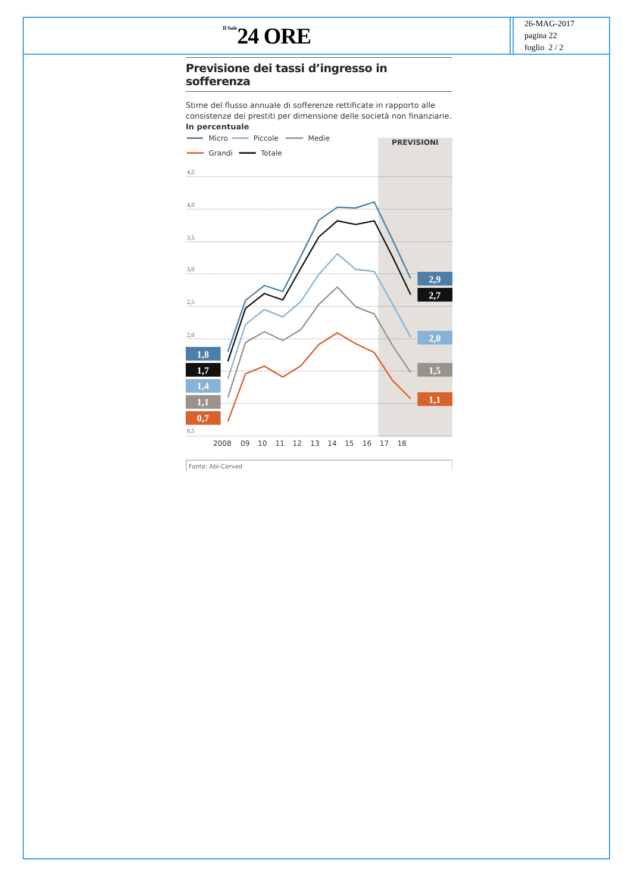Il Sole 24 ORE
26-MAG-2017
pagina 22
foglio 2 / 2
Previsione dei tassi d’ingresso in sofferenza
Stime del flusso annuale di sofferenze rettificate in rapporto alle consistenze dei prestiti per dimensione delle società non finanziarie.
In percentuale
PREVISIONI
Micro
Piccole
Medie
Grandi
Totale
4,5
4,0
3,5
3,0
2,5
2,0
0,5
1,8
1,7
1,4
1,1
0,7
2,9
2,7
2,0
1,5
1,1
2008
09
10
11
12
13
14
15
16
17
18
Fonte: Abi-Cerved